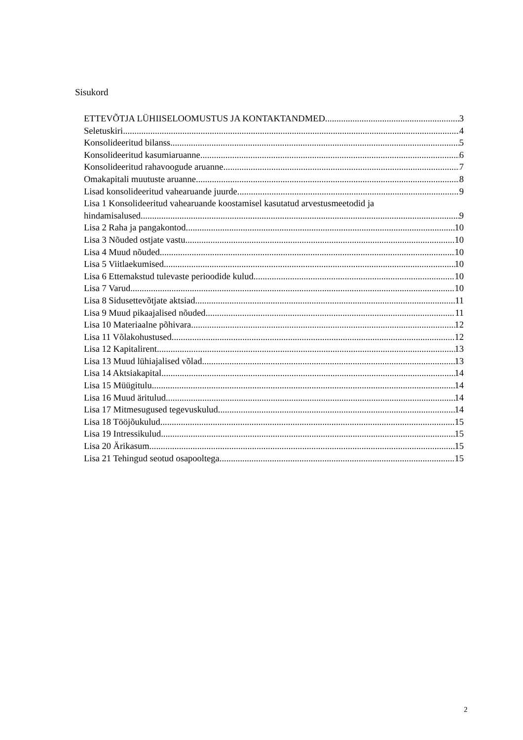Sisukord
ETTEVÕTJA LÜHIISELOOMUSTUS JA KONTAKTANDMED 3
Seletuskiri 4
Konsolideeritud bilanss 5
Konsolideeritud kasumiaruanne 6
Konsolideeritud rahavoogude aruanne 7
Omakapitali muutuste aruanne 8
Lisad konsolideeritud vahearuande juurde 9
Lisa 1 Konsolideeritud vahearuande koostamisel kasutatud arvestusmeetodid ja
hindamisalused 9
Lisa 2 Raha ja pangakontod 10
Lisa 3 Nõuded ostjate vastu 10
Lisa 4 Muud nõuded 10
Lisa 5 Viitlaekumised 10
Lisa 6 Ettemakstud tulevaste perioodide kulud 10
Lisa 7 Varud 10
Lisa 8 Sidusettevõtjate aktsiad 11
Lisa 9 Muud pikaajalised nõuded 11
Lisa 10 Materiaalne põhivara 12
Lisa 11 Võlakohustused 12
Lisa 12 Kapitalirent 13
Lisa 13 Muud lühiajalised võlad 13
Lisa 14 Aktsiakapital 14
Lisa 15 Müügitulu 14
Lisa 16 Muud äritulud 14
Lisa 17 Mitmesugused tegevuskulud 14
Lisa 18 Tööjõukulud 15
Lisa 19 Intressikulud 15
Lisa 20 Ärikasum 15
Lisa 21 Tehingud seotud osapooltega 15
2